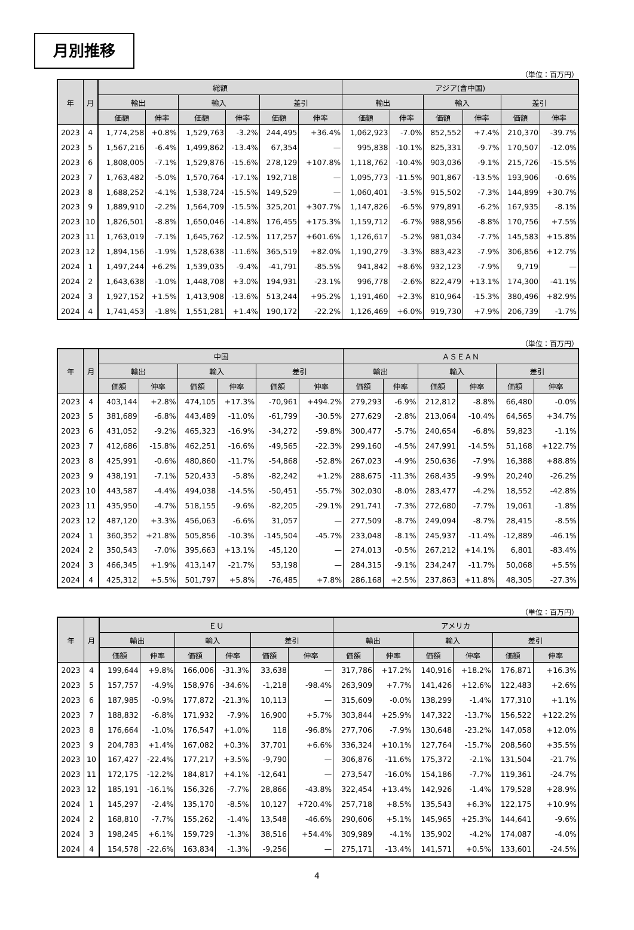月別推移
（単位：百万円）
| 年 | 月 | 総額 | | | | | | アジア(含中国) | | | | | |
| --- | --- | --- | --- | --- | --- | --- | --- | --- | --- | --- | --- | --- | --- |
| | | 輸出 | | 輸入 | | 差引 | | 輸出 | | 輸入 | | 差引 | |
| | | 価額 | 伸率 | 価額 | 伸率 | 価額 | 伸率 | 価額 | 伸率 | 価額 | 伸率 | 価額 | 伸率 |
| 2023 | 4 | 1,774,258 | +0.8% | 1,529,763 | -3.2% | 244,495 | +36.4% | 1,062,923 | -7.0% | 852,552 | +7.4% | 210,370 | -39.7% |
| 2023 | 5 | 1,567,216 | -6.4% | 1,499,862 | -13.4% | 67,354 | — | 995,838 | -10.1% | 825,331 | -9.7% | 170,507 | -12.0% |
| 2023 | 6 | 1,808,005 | -7.1% | 1,529,876 | -15.6% | 278,129 | +107.8% | 1,118,762 | -10.4% | 903,036 | -9.1% | 215,726 | -15.5% |
| 2023 | 7 | 1,763,482 | -5.0% | 1,570,764 | -17.1% | 192,718 | — | 1,095,773 | -11.5% | 901,867 | -13.5% | 193,906 | -0.6% |
| 2023 | 8 | 1,688,252 | -4.1% | 1,538,724 | -15.5% | 149,529 | — | 1,060,401 | -3.5% | 915,502 | -7.3% | 144,899 | +30.7% |
| 2023 | 9 | 1,889,910 | -2.2% | 1,564,709 | -15.5% | 325,201 | +307.7% | 1,147,826 | -6.5% | 979,891 | -6.2% | 167,935 | -8.1% |
| 2023 | 10 | 1,826,501 | -8.8% | 1,650,046 | -14.8% | 176,455 | +175.3% | 1,159,712 | -6.7% | 988,956 | -8.8% | 170,756 | +7.5% |
| 2023 | 11 | 1,763,019 | -7.1% | 1,645,762 | -12.5% | 117,257 | +601.6% | 1,126,617 | -5.2% | 981,034 | -7.7% | 145,583 | +15.8% |
| 2023 | 12 | 1,894,156 | -1.9% | 1,528,638 | -11.6% | 365,519 | +82.0% | 1,190,279 | -3.3% | 883,423 | -7.9% | 306,856 | +12.7% |
| 2024 | 1 | 1,497,244 | +6.2% | 1,539,035 | -9.4% | -41,791 | -85.5% | 941,842 | +8.6% | 932,123 | -7.9% | 9,719 | — |
| 2024 | 2 | 1,643,638 | -1.0% | 1,448,708 | +3.0% | 194,931 | -23.1% | 996,778 | -2.6% | 822,479 | +13.1% | 174,300 | -41.1% |
| 2024 | 3 | 1,927,152 | +1.5% | 1,413,908 | -13.6% | 513,244 | +95.2% | 1,191,460 | +2.3% | 810,964 | -15.3% | 380,496 | +82.9% |
| 2024 | 4 | 1,741,453 | -1.8% | 1,551,281 | +1.4% | 190,172 | -22.2% | 1,126,469 | +6.0% | 919,730 | +7.9% | 206,739 | -1.7% |
（単位：百万円）
| 年 | 月 | 中国 | | | | | | ＡＳＥＡＮ | | | | | |
| --- | --- | --- | --- | --- | --- | --- | --- | --- | --- | --- | --- | --- | --- |
| | | 輸出 | | 輸入 | | 差引 | | 輸出 | | 輸入 | | 差引 | |
| | | 価額 | 伸率 | 価額 | 伸率 | 価額 | 伸率 | 価額 | 伸率 | 価額 | 伸率 | 価額 | 伸率 |
| 2023 | 4 | 403,144 | +2.8% | 474,105 | +17.3% | -70,961 | +494.2% | 279,293 | -6.9% | 212,812 | -8.8% | 66,480 | -0.0% |
| 2023 | 5 | 381,689 | -6.8% | 443,489 | -11.0% | -61,799 | -30.5% | 277,629 | -2.8% | 213,064 | -10.4% | 64,565 | +34.7% |
| 2023 | 6 | 431,052 | -9.2% | 465,323 | -16.9% | -34,272 | -59.8% | 300,477 | -5.7% | 240,654 | -6.8% | 59,823 | -1.1% |
| 2023 | 7 | 412,686 | -15.8% | 462,251 | -16.6% | -49,565 | -22.3% | 299,160 | -4.5% | 247,991 | -14.5% | 51,168 | +122.7% |
| 2023 | 8 | 425,991 | -0.6% | 480,860 | -11.7% | -54,868 | -52.8% | 267,023 | -4.9% | 250,636 | -7.9% | 16,388 | +88.8% |
| 2023 | 9 | 438,191 | -7.1% | 520,433 | -5.8% | -82,242 | +1.2% | 288,675 | -11.3% | 268,435 | -9.9% | 20,240 | -26.2% |
| 2023 | 10 | 443,587 | -4.4% | 494,038 | -14.5% | -50,451 | -55.7% | 302,030 | -8.0% | 283,477 | -4.2% | 18,552 | -42.8% |
| 2023 | 11 | 435,950 | -4.7% | 518,155 | -9.6% | -82,205 | -29.1% | 291,741 | -7.3% | 272,680 | -7.7% | 19,061 | -1.8% |
| 2023 | 12 | 487,120 | +3.3% | 456,063 | -6.6% | 31,057 | — | 277,509 | -8.7% | 249,094 | -8.7% | 28,415 | -8.5% |
| 2024 | 1 | 360,352 | +21.8% | 505,856 | -10.3% | -145,504 | -45.7% | 233,048 | -8.1% | 245,937 | -11.4% | -12,889 | -46.1% |
| 2024 | 2 | 350,543 | -7.0% | 395,663 | +13.1% | -45,120 | — | 274,013 | -0.5% | 267,212 | +14.1% | 6,801 | -83.4% |
| 2024 | 3 | 466,345 | +1.9% | 413,147 | -21.7% | 53,198 | — | 284,315 | -9.1% | 234,247 | -11.7% | 50,068 | +5.5% |
| 2024 | 4 | 425,312 | +5.5% | 501,797 | +5.8% | -76,485 | +7.8% | 286,168 | +2.5% | 237,863 | +11.8% | 48,305 | -27.3% |
（単位：百万円）
| 年 | 月 | ＥＵ | | | | | | アメリカ | | | | | |
| --- | --- | --- | --- | --- | --- | --- | --- | --- | --- | --- | --- | --- | --- |
| | | 輸出 | | 輸入 | | 差引 | | 輸出 | | 輸入 | | 差引 | |
| | | 価額 | 伸率 | 価額 | 伸率 | 価額 | 伸率 | 価額 | 伸率 | 価額 | 伸率 | 価額 | 伸率 |
| 2023 | 4 | 199,644 | +9.8% | 166,006 | -31.3% | 33,638 | — | 317,786 | +17.2% | 140,916 | +18.2% | 176,871 | +16.3% |
| 2023 | 5 | 157,757 | -4.9% | 158,976 | -34.6% | -1,218 | -98.4% | 263,909 | +7.7% | 141,426 | +12.6% | 122,483 | +2.6% |
| 2023 | 6 | 187,985 | -0.9% | 177,872 | -21.3% | 10,113 | — | 315,609 | -0.0% | 138,299 | -1.4% | 177,310 | +1.1% |
| 2023 | 7 | 188,832 | -6.8% | 171,932 | -7.9% | 16,900 | +5.7% | 303,844 | +25.9% | 147,322 | -13.7% | 156,522 | +122.2% |
| 2023 | 8 | 176,664 | -1.0% | 176,547 | +1.0% | 118 | -96.8% | 277,706 | -7.9% | 130,648 | -23.2% | 147,058 | +12.0% |
| 2023 | 9 | 204,783 | +1.4% | 167,082 | +0.3% | 37,701 | +6.6% | 336,324 | +10.1% | 127,764 | -15.7% | 208,560 | +35.5% |
| 2023 | 10 | 167,427 | -22.4% | 177,217 | +3.5% | -9,790 | — | 306,876 | -11.6% | 175,372 | -2.1% | 131,504 | -21.7% |
| 2023 | 11 | 172,175 | -12.2% | 184,817 | +4.1% | -12,641 | — | 273,547 | -16.0% | 154,186 | -7.7% | 119,361 | -24.7% |
| 2023 | 12 | 185,191 | -16.1% | 156,326 | -7.7% | 28,866 | -43.8% | 322,454 | +13.4% | 142,926 | -1.4% | 179,528 | +28.9% |
| 2024 | 1 | 145,297 | -2.4% | 135,170 | -8.5% | 10,127 | +720.4% | 257,718 | +8.5% | 135,543 | +6.3% | 122,175 | +10.9% |
| 2024 | 2 | 168,810 | -7.7% | 155,262 | -1.4% | 13,548 | -46.6% | 290,606 | +5.1% | 145,965 | +25.3% | 144,641 | -9.6% |
| 2024 | 3 | 198,245 | +6.1% | 159,729 | -1.3% | 38,516 | +54.4% | 309,989 | -4.1% | 135,902 | -4.2% | 174,087 | -4.0% |
| 2024 | 4 | 154,578 | -22.6% | 163,834 | -1.3% | -9,256 | — | 275,171 | -13.4% | 141,571 | +0.5% | 133,601 | -24.5% |
4